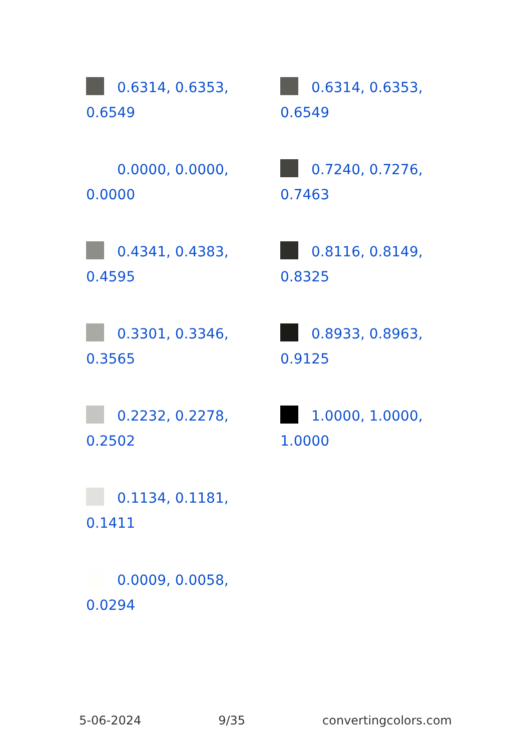0.6314, 0.6353, 0.6549
0.0000, 0.0000, 0.0000
0.4341, 0.4383, 0.4595
0.3301, 0.3346, 0.3565
0.2232, 0.2278, 0.2502
0.1134, 0.1181, 0.1411
0.0009, 0.0058, 0.0294
0.6314, 0.6353, 0.6549
0.7240, 0.7276, 0.7463
0.8116, 0.8149, 0.8325
0.8933, 0.8963, 0.9125
1.0000, 1.0000, 1.0000
5-06-2024 9/35 convertingcolors.com